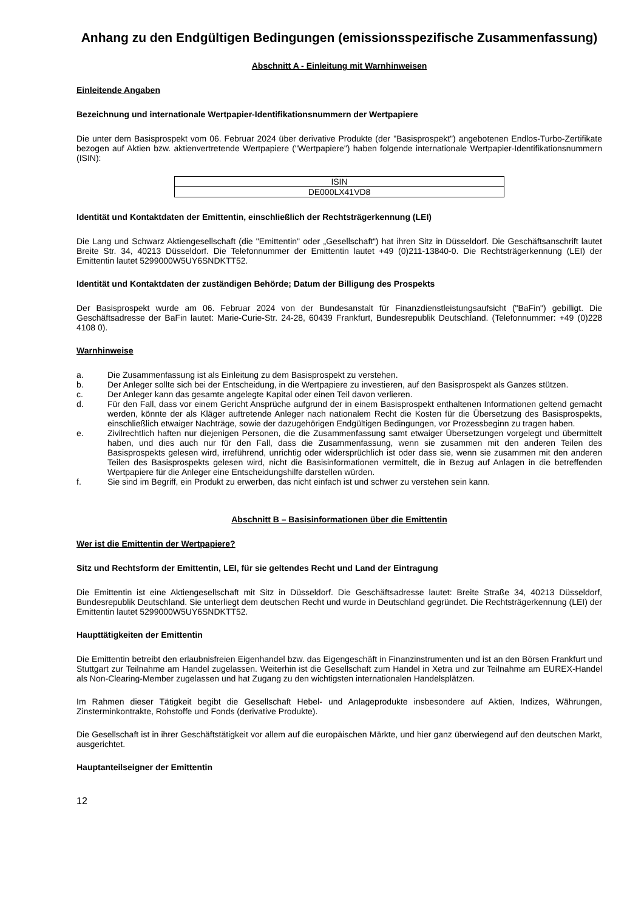Anhang zu den Endgültigen Bedingungen (emissionsspezifische Zusammenfassung)
Abschnitt A - Einleitung mit Warnhinweisen
Einleitende Angaben
Bezeichnung und internationale Wertpapier-Identifikationsnummern der Wertpapiere
Die unter dem Basisprospekt vom 06. Februar 2024 über derivative Produkte (der "Basisprospekt") angebotenen Endlos-Turbo-Zertifikate bezogen auf Aktien bzw. aktienvertretende Wertpapiere ("Wertpapiere") haben folgende internationale Wertpapier-Identifikationsnummern (ISIN):
| ISIN |
| DE000LX41VD8 |
Identität und Kontaktdaten der Emittentin, einschließlich der Rechtsträgerkennung (LEI)
Die Lang und Schwarz Aktiengesellschaft (die "Emittentin" oder „Gesellschaft“) hat ihren Sitz in Düsseldorf. Die Geschäftsanschrift lautet Breite Str. 34, 40213 Düsseldorf. Die Telefonnummer der Emittentin lautet +49 (0)211-13840-0. Die Rechtsträgerkennung (LEI) der Emittentin lautet 5299000W5UY6SNDKTT52.
Identität und Kontaktdaten der zuständigen Behörde; Datum der Billigung des Prospekts
Der Basisprospekt wurde am 06. Februar 2024 von der Bundesanstalt für Finanzdienstleistungsaufsicht ("BaFin") gebilligt. Die Geschäftsadresse der BaFin lautet: Marie-Curie-Str. 24-28, 60439 Frankfurt, Bundesrepublik Deutschland. (Telefonnummer: +49 (0)228 4108 0).
Warnhinweise
a. Die Zusammenfassung ist als Einleitung zu dem Basisprospekt zu verstehen.
b. Der Anleger sollte sich bei der Entscheidung, in die Wertpapiere zu investieren, auf den Basisprospekt als Ganzes stützen.
c. Der Anleger kann das gesamte angelegte Kapital oder einen Teil davon verlieren.
d. Für den Fall, dass vor einem Gericht Ansprüche aufgrund der in einem Basisprospekt enthaltenen Informationen geltend gemacht werden, könnte der als Kläger auftretende Anleger nach nationalem Recht die Kosten für die Übersetzung des Basisprospekts, einschließlich etwaiger Nachträge, sowie der dazugehörigen Endgültigen Bedingungen, vor Prozessbeginn zu tragen haben.
e. Zivilrechtlich haften nur diejenigen Personen, die die Zusammenfassung samt etwaiger Übersetzungen vorgelegt und übermittelt haben, und dies auch nur für den Fall, dass die Zusammenfassung, wenn sie zusammen mit den anderen Teilen des Basisprospekts gelesen wird, irreführend, unrichtig oder widersprüchlich ist oder dass sie, wenn sie zusammen mit den anderen Teilen des Basisprospekts gelesen wird, nicht die Basisinformationen vermittelt, die in Bezug auf Anlagen in die betreffenden Wertpapiere für die Anleger eine Entscheidungshilfe darstellen würden.
f. Sie sind im Begriff, ein Produkt zu erwerben, das nicht einfach ist und schwer zu verstehen sein kann.
Abschnitt B – Basisinformationen über die Emittentin
Wer ist die Emittentin der Wertpapiere?
Sitz und Rechtsform der Emittentin, LEI, für sie geltendes Recht und Land der Eintragung
Die Emittentin ist eine Aktiengesellschaft mit Sitz in Düsseldorf. Die Geschäftsadresse lautet: Breite Straße 34, 40213 Düsseldorf, Bundesrepublik Deutschland. Sie unterliegt dem deutschen Recht und wurde in Deutschland gegründet. Die Rechtsträgerkennung (LEI) der Emittentin lautet 5299000W5UY6SNDKTT52.
Haupttätigkeiten der Emittentin
Die Emittentin betreibt den erlaubnisfreien Eigenhandel bzw. das Eigengeschäft in Finanzinstrumenten und ist an den Börsen Frankfurt und Stuttgart zur Teilnahme am Handel zugelassen. Weiterhin ist die Gesellschaft zum Handel in Xetra und zur Teilnahme am EUREX-Handel als Non-Clearing-Member zugelassen und hat Zugang zu den wichtigsten internationalen Handelsplätzen.
Im Rahmen dieser Tätigkeit begibt die Gesellschaft Hebel- und Anlageprodukte insbesondere auf Aktien, Indizes, Währungen, Zinsterminkontrakte, Rohstoffe und Fonds (derivative Produkte).
Die Gesellschaft ist in ihrer Geschäftstätigkeit vor allem auf die europäischen Märkte, und hier ganz überwiegend auf den deutschen Markt, ausgerichtet.
Hauptanteilseigner der Emittentin
12